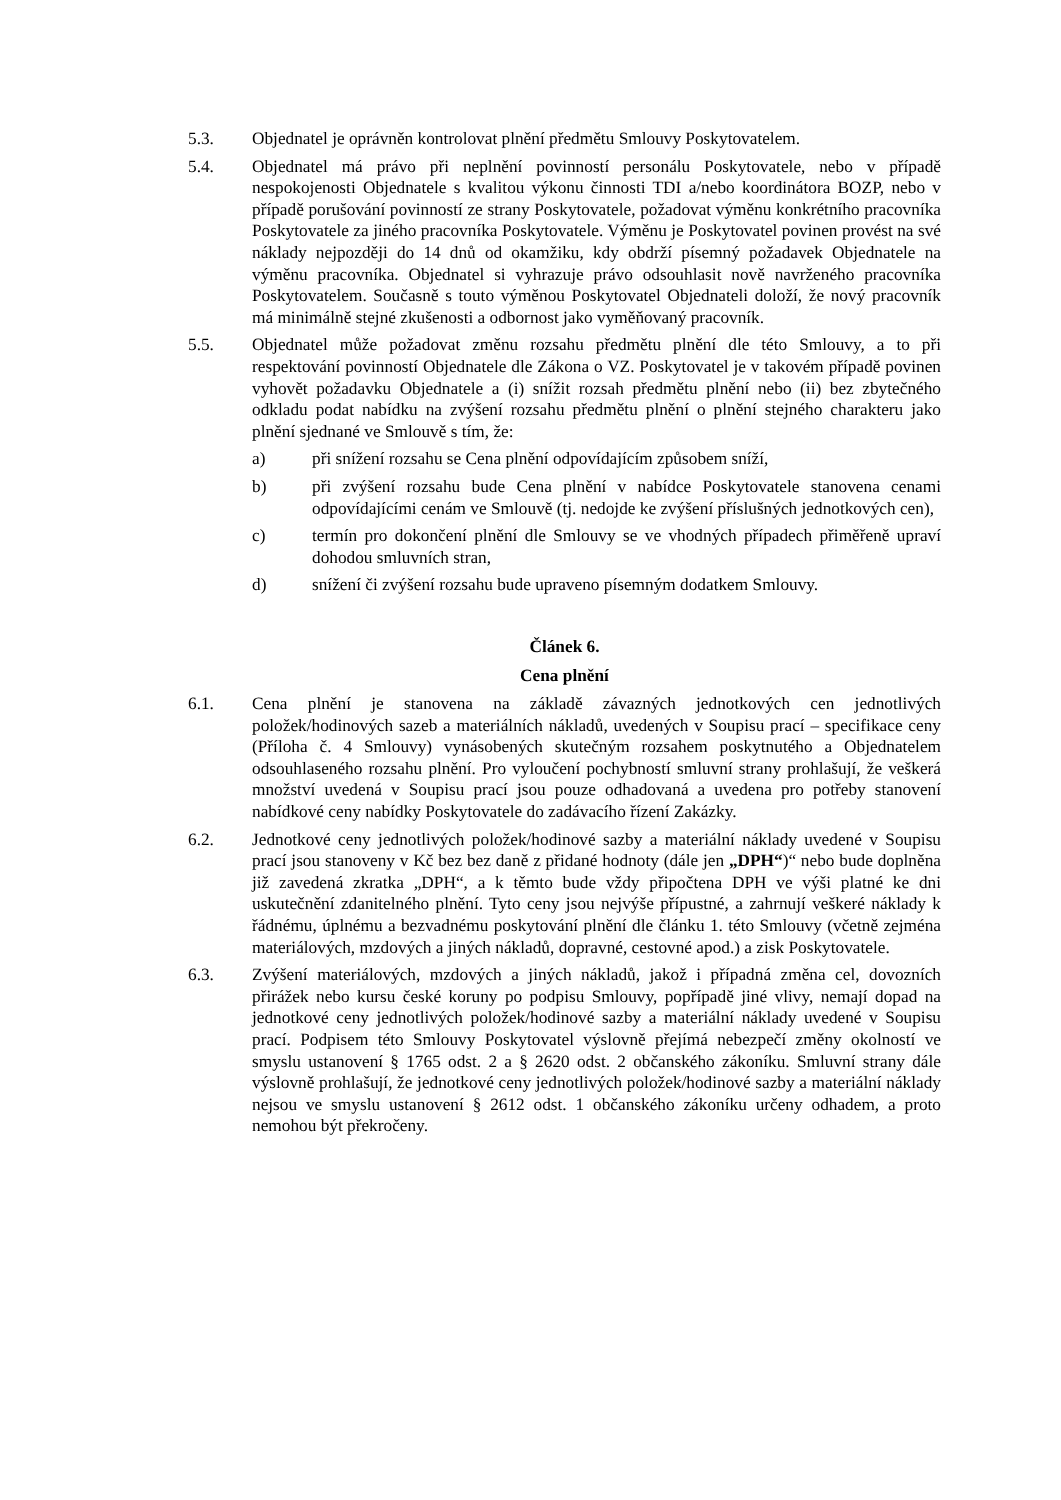5.3. Objednatel je oprávněn kontrolovat plnění předmětu Smlouvy Poskytovatelem.
5.4. Objednatel má právo při neplnění povinností personálu Poskytovatele, nebo v případě nespokojenosti Objednatele s kvalitou výkonu činnosti TDI a/nebo koordinátora BOZP, nebo v případě porušování povinností ze strany Poskytovatele, požadovat výměnu konkrétního pracovníka Poskytovatele za jiného pracovníka Poskytovatele. Výměnu je Poskytovatel povinen provést na své náklady nejpozději do 14 dnů od okamžiku, kdy obdrží písemný požadavek Objednatele na výměnu pracovníka. Objednatel si vyhrazuje právo odsouhlasit nově navrženého pracovníka Poskytovatelem. Současně s touto výměnou Poskytovatel Objednateli doloží, že nový pracovník má minimálně stejné zkušenosti a odbornost jako vyměňovaný pracovník.
5.5. Objednatel může požadovat změnu rozsahu předmětu plnění dle této Smlouvy, a to při respektování povinností Objednatele dle Zákona o VZ. Poskytovatel je v takovém případě povinen vyhovět požadavku Objednatele a (i) snížit rozsah předmětu plnění nebo (ii) bez zbytečného odkladu podat nabídku na zvýšení rozsahu předmětu plnění o plnění stejného charakteru jako plnění sjednané ve Smlouvě s tím, že:
a) při snížení rozsahu se Cena plnění odpovídajícím způsobem sníží,
b) při zvýšení rozsahu bude Cena plnění v nabídce Poskytovatele stanovena cenami odpovídajícími cenám ve Smlouvě (tj. nedojde ke zvýšení příslušných jednotkových cen),
c) termín pro dokončení plnění dle Smlouvy se ve vhodných případech přiměřeně upraví dohodou smluvních stran,
d) snížení či zvýšení rozsahu bude upraveno písemným dodatkem Smlouvy.
Článek 6.
Cena plnění
6.1. Cena plnění je stanovena na základě závazných jednotkových cen jednotlivých položek/hodinových sazeb a materiálních nákladů, uvedených v Soupisu prací – specifikace ceny (Příloha č. 4 Smlouvy) vynásobených skutečným rozsahem poskytnutého a Objednatelem odsouhlaseného rozsahu plnění. Pro vyloučení pochybností smluvní strany prohlašují, že veškerá množství uvedená v Soupisu prací jsou pouze odhadovaná a uvedena pro potřeby stanovení nabídkové ceny nabídky Poskytovatele do zadávacího řízení Zakázky.
6.2. Jednotkové ceny jednotlivých položek/hodinové sazby a materiální náklady uvedené v Soupisu prací jsou stanoveny v Kč bez bez daně z přidané hodnoty (dále jen „DPH“)“ nebo bude doplněna již zavedená zkratka „DPH“, a k těmto bude vždy připočtena DPH ve výši platné ke dni uskutečnění zdanitelného plnění. Tyto ceny jsou nejvýše přípustné, a zahrnují veškeré náklady k řádnému, úplnému a bezvadnému poskytování plnění dle článku 1. této Smlouvy (včetně zejména materiálových, mzdových a jiných nákladů, dopravné, cestovné apod.) a zisk Poskytovatele.
6.3. Zvýšení materiálových, mzdových a jiných nákladů, jakož i případná změna cel, dovozních přirážek nebo kursu české koruny po podpisu Smlouvy, popřípadě jiné vlivy, nemají dopad na jednotkové ceny jednotlivých položek/hodinové sazby a materiální náklady uvedené v Soupisu prací. Podpisem této Smlouvy Poskytovatel výslovně přejímá nebezpečí změny okolností ve smyslu ustanovení § 1765 odst. 2 a § 2620 odst. 2 občanského zákoníku. Smluvní strany dále výslovně prohlašují, že jednotkové ceny jednotlivých položek/hodinové sazby a materiální náklady nejsou ve smyslu ustanovení § 2612 odst. 1 občanského zákoníku určeny odhadem, a proto nemohou být překročeny.